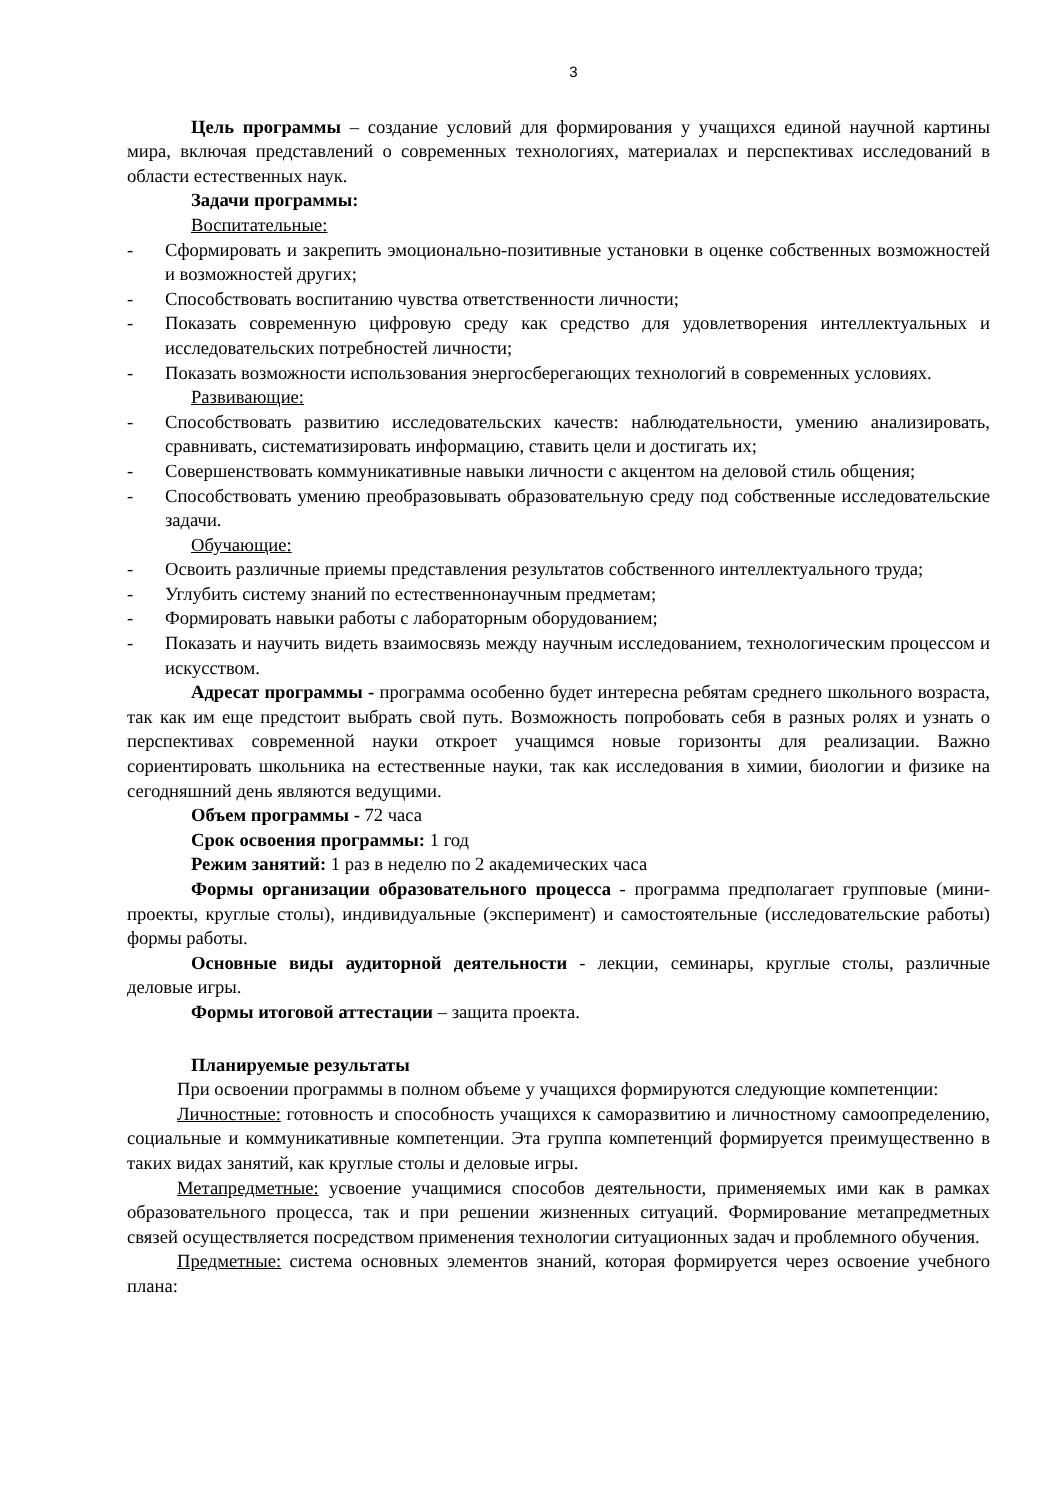3
Цель программы – создание условий для формирования у учащихся единой научной картины мира, включая представлений о современных технологиях, материалах и перспективах исследований в области естественных наук.
Задачи программы:
Воспитательные:
- Сформировать и закрепить эмоционально-позитивные установки в оценке собственных возможностей и возможностей других;
- Способствовать воспитанию чувства ответственности личности;
- Показать современную цифровую среду как средство для удовлетворения интеллектуальных и исследовательских потребностей личности;
- Показать возможности использования энергосберегающих технологий в современных условиях.
Развивающие:
- Способствовать развитию исследовательских качеств: наблюдательности, умению анализировать, сравнивать, систематизировать информацию, ставить цели и достигать их;
- Совершенствовать коммуникативные навыки личности с акцентом на деловой стиль общения;
- Способствовать умению преобразовывать образовательную среду под собственные исследовательские задачи.
Обучающие:
- Освоить различные приемы представления результатов собственного интеллектуального труда;
- Углубить систему знаний по естественнонаучным предметам;
- Формировать навыки работы с лабораторным оборудованием;
- Показать и научить видеть взаимосвязь между научным исследованием, технологическим процессом и искусством.
Адресат программы - программа особенно будет интересна ребятам среднего школьного возраста, так как им еще предстоит выбрать свой путь. Возможность попробовать себя в разных ролях и узнать о перспективах современной науки откроет учащимся новые горизонты для реализации. Важно сориентировать школьника на естественные науки, так как исследования в химии, биологии и физике на сегодняшний день являются ведущими.
Объем программы - 72 часа
Срок освоения программы: 1 год
Режим занятий: 1 раз в неделю по 2 академических часа
Формы организации образовательного процесса - программа предполагает групповые (мини-проекты, круглые столы), индивидуальные (эксперимент) и самостоятельные (исследовательские работы) формы работы.
Основные виды аудиторной деятельности - лекции, семинары, круглые столы, различные деловые игры.
Формы итоговой аттестации – защита проекта.
Планируемые результаты
При освоении программы в полном объеме у учащихся формируются следующие компетенции:
Личностные: готовность и способность учащихся к саморазвитию и личностному самоопределению, социальные и коммуникативные компетенции. Эта группа компетенций формируется преимущественно в таких видах занятий, как круглые столы и деловые игры.
Метапредметные: усвоение учащимися способов деятельности, применяемых ими как в рамках образовательного процесса, так и при решении жизненных ситуаций. Формирование метапредметных связей осуществляется посредством применения технологии ситуационных задач и проблемного обучения.
Предметные: система основных элементов знаний, которая формируется через освоение учебного плана: